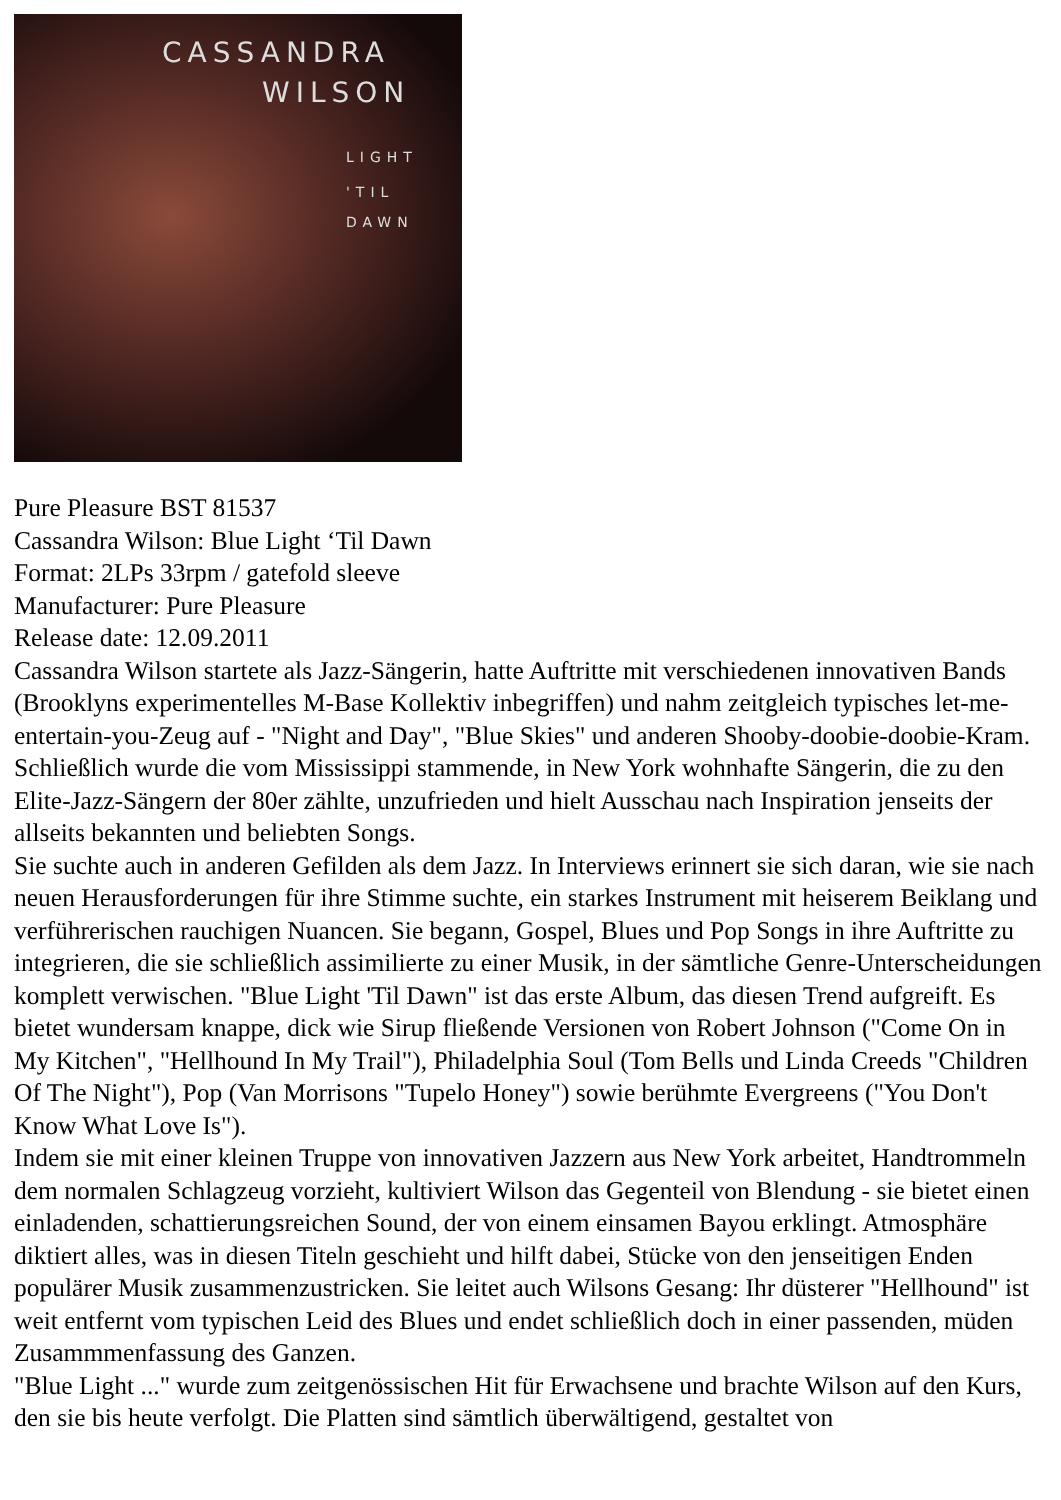CASSANDRA
WILSON
LIGHT
'TIL
DAWN
Pure Pleasure BST 81537
Cassandra Wilson: Blue Light ‘Til Dawn
Format: 2LPs 33rpm / gatefold sleeve
Manufacturer: Pure Pleasure
Release date: 12.09.2011
Cassandra Wilson startete als Jazz-Sängerin, hatte Auftritte mit verschiedenen innovativen Bands (Brooklyns experimentelles M-Base Kollektiv inbegriffen) und nahm zeitgleich typisches let-me-entertain-you-Zeug auf - "Night and Day", "Blue Skies" und anderen Shooby-doobie-doobie-Kram. Schließlich wurde die vom Mississippi stammende, in New York wohnhafte Sängerin, die zu den Elite-Jazz-Sängern der 80er zählte, unzufrieden und hielt Ausschau nach Inspiration jenseits der allseits bekannten und beliebten Songs.
Sie suchte auch in anderen Gefilden als dem Jazz. In Interviews erinnert sie sich daran, wie sie nach neuen Herausforderungen für ihre Stimme suchte, ein starkes Instrument mit heiserem Beiklang und verführerischen rauchigen Nuancen. Sie begann, Gospel, Blues und Pop Songs in ihre Auftritte zu integrieren, die sie schließlich assimilierte zu einer Musik, in der sämtliche Genre-Unterscheidungen komplett verwischen. "Blue Light 'Til Dawn" ist das erste Album, das diesen Trend aufgreift. Es bietet wundersam knappe, dick wie Sirup fließende Versionen von Robert Johnson ("Come On in My Kitchen", "Hellhound In My Trail"), Philadelphia Soul (Tom Bells und Linda Creeds "Children Of The Night"), Pop (Van Morrisons "Tupelo Honey") sowie berühmte Evergreens ("You Don't Know What Love Is").
Indem sie mit einer kleinen Truppe von innovativen Jazzern aus New York arbeitet, Handtrommeln dem normalen Schlagzeug vorzieht, kultiviert Wilson das Gegenteil von Blendung - sie bietet einen einladenden, schattierungsreichen Sound, der von einem einsamen Bayou erklingt. Atmosphäre diktiert alles, was in diesen Titeln geschieht und hilft dabei, Stücke von den jenseitigen Enden populärer Musik zusammenzustricken. Sie leitet auch Wilsons Gesang: Ihr düsterer "Hellhound" ist weit entfernt vom typischen Leid des Blues und endet schließlich doch in einer passenden, müden Zusammmenfassung des Ganzen.
"Blue Light ..." wurde zum zeitgenössischen Hit für Erwachsene und brachte Wilson auf den Kurs, den sie bis heute verfolgt. Die Platten sind sämtlich überwältigend, gestaltet von